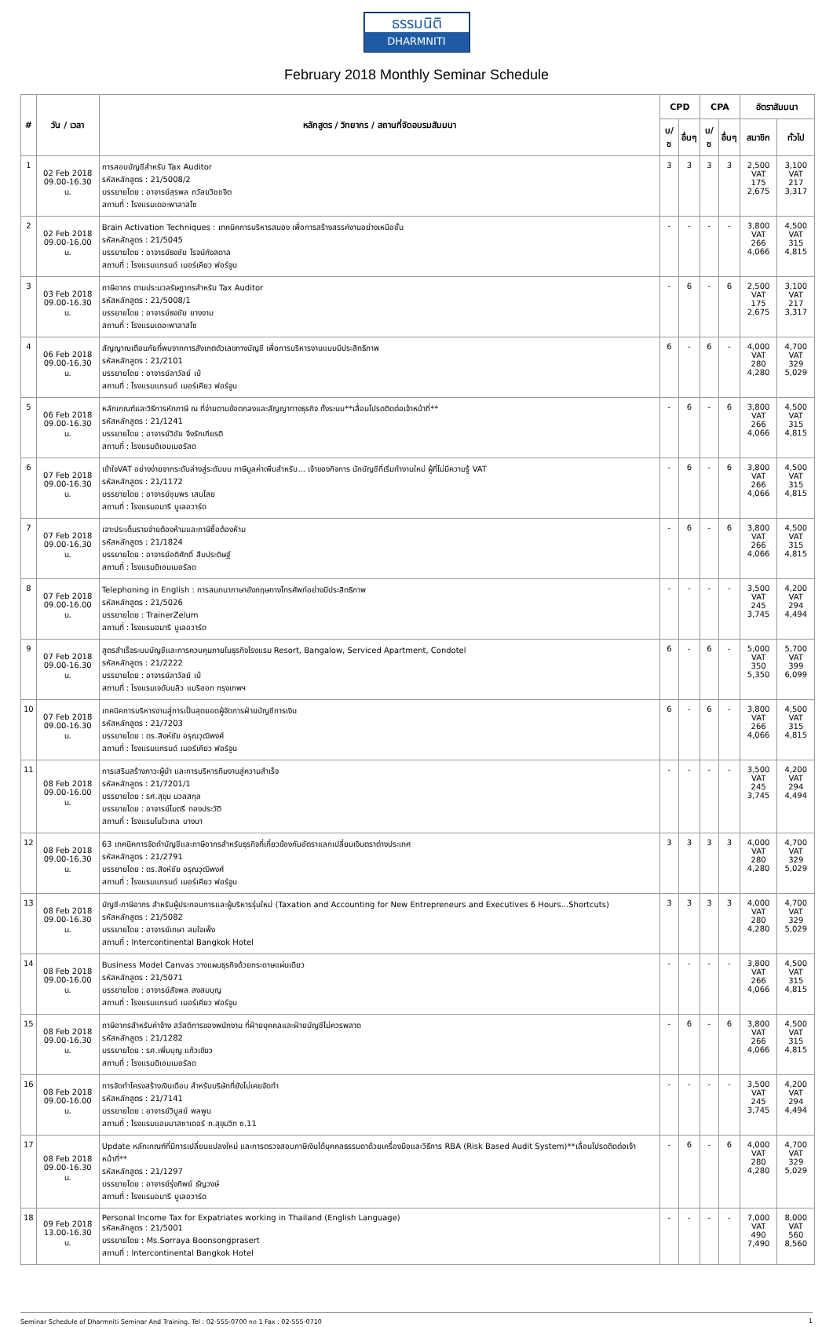ธรรมนิติ
DHARMNITI
February 2018 Monthly Seminar Schedule
| # | วัน / เวลา | หลักสูตร / วิทยากร / สถานที่จัดอบรมสัมมนา | CPD | | CPA | | อัตราสัมมนา | |
| --- | --- | --- | --- | --- | --- | --- | --- | --- |
| | | | บ/ช | อื่นๆ | บ/ช | อื่นๆ | สมาชิก | ทั่วไป |
| 1 | 02 Feb 2018 09.00-16.30 น. | การสอบบัญชีสำหรับ Tax Auditor รหัสหลักสูตร : 21/5008/2 บรรยายโดย : อาจารย์สุรพล ถวัลยวิชชจิต สถานที่ : โรงแรมเดอะพาลาสโซ | 3 | 3 | 3 | 3 | 2,500 VAT 175 2,675 | 3,100 VAT 217 3,317 |
| 2 | 02 Feb 2018 09.00-16.00 น. | Brain Activation Techniques : เทคนิคการบริหารสมอง เพื่อการสร้างสรรค์งานอย่างเหนือชั้น รหัสหลักสูตร : 21/5045 บรรยายโดย : อาจารย์ธงชัย โรจน์กังสดาล สถานที่ : โรงแรมแกรนด์ เมอร์เคียว ฟอร์จูน | - | - | - | - | 3,800 VAT 266 4,066 | 4,500 VAT 315 4,815 |
| 3 | 03 Feb 2018 09.00-16.30 น. | ภาษีอากร ตามประมวลรัษฎากรสำหรับ Tax Auditor รหัสหลักสูตร : 21/5008/1 บรรยายโดย : อาจารย์ธงชัย ยางงาม สถานที่ : โรงแรมเดอะพาลาสโซ | - | 6 | - | 6 | 2,500 VAT 175 2,675 | 3,100 VAT 217 3,317 |
| 4 | 06 Feb 2018 09.00-16.30 น. | สัญญาณเตือนภัยที่พบจากการสังเกตตัวเลขทางบัญชี เพื่อการบริหารงานแบบมีประสิทธิภาพ รหัสหลักสูตร : 21/2101 บรรยายโดย : อาจารย์ลาวัลย์ เบ้ สถานที่ : โรงแรมแกรนด์ เมอร์เคียว ฟอร์จูน | 6 | - | 6 | - | 4,000 VAT 280 4,280 | 4,700 VAT 329 5,029 |
| 5 | 06 Feb 2018 09.00-16.30 น. | หลักเกณฑ์และวิธีการหักภาษี ณ ที่จ่ายตามข้อตกลงและสัญญาทางธุรกิจ ทั้งระบบ**เลื่อนโปรดติดต่อเจ้าหน้าที่** รหัสหลักสูตร : 21/1241 บรรยายโดย : อาจารย์วิชัย จึงรักเกียรติ สถานที่ : โรงแรมดิเอมเมอรัลด | - | 6 | - | 6 | 3,800 VAT 266 4,066 | 4,500 VAT 315 4,815 |
| 6 | 07 Feb 2018 09.00-16.30 น. | เข้าใจVAT อย่างง่ายจากระดับล่างสู่ระดับบน ภาษีมูลค่าเพิ่มสำหรับ... เจ้าของกิจการ นักบัญชีที่เริ่มทำงานใหม่ ผู้ที่ไม่มีความรู้ VAT รหัสหลักสูตร : 21/1172 บรรยายโดย : อาจารย์ชุมพร เสนไสย สถานที่ : โรงแรมอมารี บูเลอวาร์ด | - | 6 | - | 6 | 3,800 VAT 266 4,066 | 4,500 VAT 315 4,815 |
| 7 | 07 Feb 2018 09.00-16.30 น. | เจาะประเด็นรายจ่ายต้องห้ามและภาษีซื้อต้องห้าม รหัสหลักสูตร : 21/1824 บรรยายโดย : อาจารย์อดิศักดิ์ สืบประดิษฐ์ สถานที่ : โรงแรมดิเอมเมอรัลด | - | 6 | - | 6 | 3,800 VAT 266 4,066 | 4,500 VAT 315 4,815 |
| 8 | 07 Feb 2018 09.00-16.00 น. | Telephoning in English : การสนทนาภาษาอังกฤษทางโทรศัพท์อย่างมีประสิทธิภาพ รหัสหลักสูตร : 21/5026 บรรยายโดย : TrainerZelum สถานที่ : โรงแรมอมารี บูเลอวาร์ด | - | - | - | - | 3,500 VAT 245 3,745 | 4,200 VAT 294 4,494 |
| 9 | 07 Feb 2018 09.00-16.30 น. | สูตรสำเร็จระบบบัญชีและการควบคุมภายในธุรกิจโรงแรม Resort, Bangalow, Serviced Apartment, Condotel รหัสหลักสูตร : 21/2222 บรรยายโดย : อาจารย์ลาวัลย์ เบ้ สถานที่ : โรงแรมเจดับบลิว แมริออท กรุงเทพฯ | 6 | - | 6 | - | 5,000 VAT 350 5,350 | 5,700 VAT 399 6,099 |
| 10 | 07 Feb 2018 09.00-16.30 น. | เทคนิคการบริหารงานสู่การเป็นสุดยอดผู้จัดการฝ่ายบัญชีการเงิน รหัสหลักสูตร : 21/7203 บรรยายโดย : ดร.สิงห์ชัย อรุณวุฒิพงศ์ สถานที่ : โรงแรมแกรนด์ เมอร์เคียว ฟอร์จูน | 6 | - | 6 | - | 3,800 VAT 266 4,066 | 4,500 VAT 315 4,815 |
| 11 | 08 Feb 2018 09.00-16.00 น. | การเสริมสร้างภาวะผู้นำ และการบริหารทีมงานสู่ความสำเร็จ รหัสหลักสูตร : 21/7201/1 บรรยายโดย : รศ.สุขุม นวลสกุล บรรยายโดย : อาจารย์ไมตรี ทองประวัติ สถานที่ : โรงแรมโนโวเทล บางนา | - | - | - | - | 3,500 VAT 245 3,745 | 4,200 VAT 294 4,494 |
| 12 | 08 Feb 2018 09.00-16.30 น. | 63 เทคนิคการจัดทำบัญชีและภาษีอากรสำหรับธุรกิจที่เกี่ยวข้องกับอัตราแลกเปลี่ยนเงินตราต่างประเทศ รหัสหลักสูตร : 21/2791 บรรยายโดย : ดร.สิงห์ชัย อรุณวุฒิพงศ์ สถานที่ : โรงแรมแกรนด์ เมอร์เคียว ฟอร์จูน | 3 | 3 | 3 | 3 | 4,000 VAT 280 4,280 | 4,700 VAT 329 5,029 |
| 13 | 08 Feb 2018 09.00-16.30 น. | บัญชี-ภาษีอากร สำหรับผู้ประกอบการและผู้บริหารรุ่นใหม่ (Taxation and Accounting for New Entrepreneurs and Executives 6 Hours...Shortcuts) รหัสหลักสูตร : 21/5082 บรรยายโดย : อาจารย์เกษา สมใจเพ็ง สถานที่ : Intercontinental Bangkok Hotel | 3 | 3 | 3 | 3 | 4,000 VAT 280 4,280 | 4,700 VAT 329 5,029 |
| 14 | 08 Feb 2018 09.00-16.00 น. | Business Model Canvas วางแผนธุรกิจด้วยกระดาษแผ่นเดียว รหัสหลักสูตร : 21/5071 บรรยายโดย : อาจารย์สัจพล สงสมบุญ สถานที่ : โรงแรมแกรนด์ เมอร์เคียว ฟอร์จูน | - | - | - | - | 3,800 VAT 266 4,066 | 4,500 VAT 315 4,815 |
| 15 | 08 Feb 2018 09.00-16.30 น. | ภาษีอากรสำหรับค่าจ้าง สวัสดิการของพนักงาน ที่ฝ่ายบุคคลและฝ่ายบัญชีไม่ควรพลาด รหัสหลักสูตร : 21/1282 บรรยายโดย : รศ.เพิ่มบุญ แก้วเขียว สถานที่ : โรงแรมดิเอมเมอรัลด | - | 6 | - | 6 | 3,800 VAT 266 4,066 | 4,500 VAT 315 4,815 |
| 16 | 08 Feb 2018 09.00-16.00 น. | การจัดทำโครงสร้างเงินเดือน สำหรับบริษัทที่ยังไม่เคยจัดทำ รหัสหลักสูตร : 21/7141 บรรยายโดย : อาจารย์วิบูลย์ พลพูน สถานที่ : โรงแรมแอมบาสซาเดอร์ ถ.สุขุมวิท ซ.11 | - | - | - | - | 3,500 VAT 245 3,745 | 4,200 VAT 294 4,494 |
| 17 | 08 Feb 2018 09.00-16.30 น. | Update หลักเกณฑ์ที่มีการเปลี่ยนแปลงใหม่ และการตรวจสอบภาษีเงินได้บุคคลธรรมดาด้วยเครื่องมือและวิธีการ RBA (Risk Based Audit System)**เลื่อนโปรดติดต่อเจ้าหน้าที่** รหัสหลักสูตร : 21/1297 บรรยายโดย : อาจารย์รุ่งทิพย์ ธัญวงษ์ สถานที่ : โรงแรมอมารี บูเลอวาร์ด | - | 6 | - | 6 | 4,000 VAT 280 4,280 | 4,700 VAT 329 5,029 |
| 18 | 09 Feb 2018 13.00-16.30 น. | Personal Income Tax for Expatriates working in Thailand (English Language) รหัสหลักสูตร : 21/5001 บรรยายโดย : Ms.Sorraya Boonsongprasert สถานที่ : Intercontinental Bangkok Hotel | - | - | - | - | 7,000 VAT 490 7,490 | 8,000 VAT 560 8,560 |
Seminar Schedule of Dharmniti Seminar And Training. Tel : 02-555-0700 กด 1 Fax : 02-555-0710 1